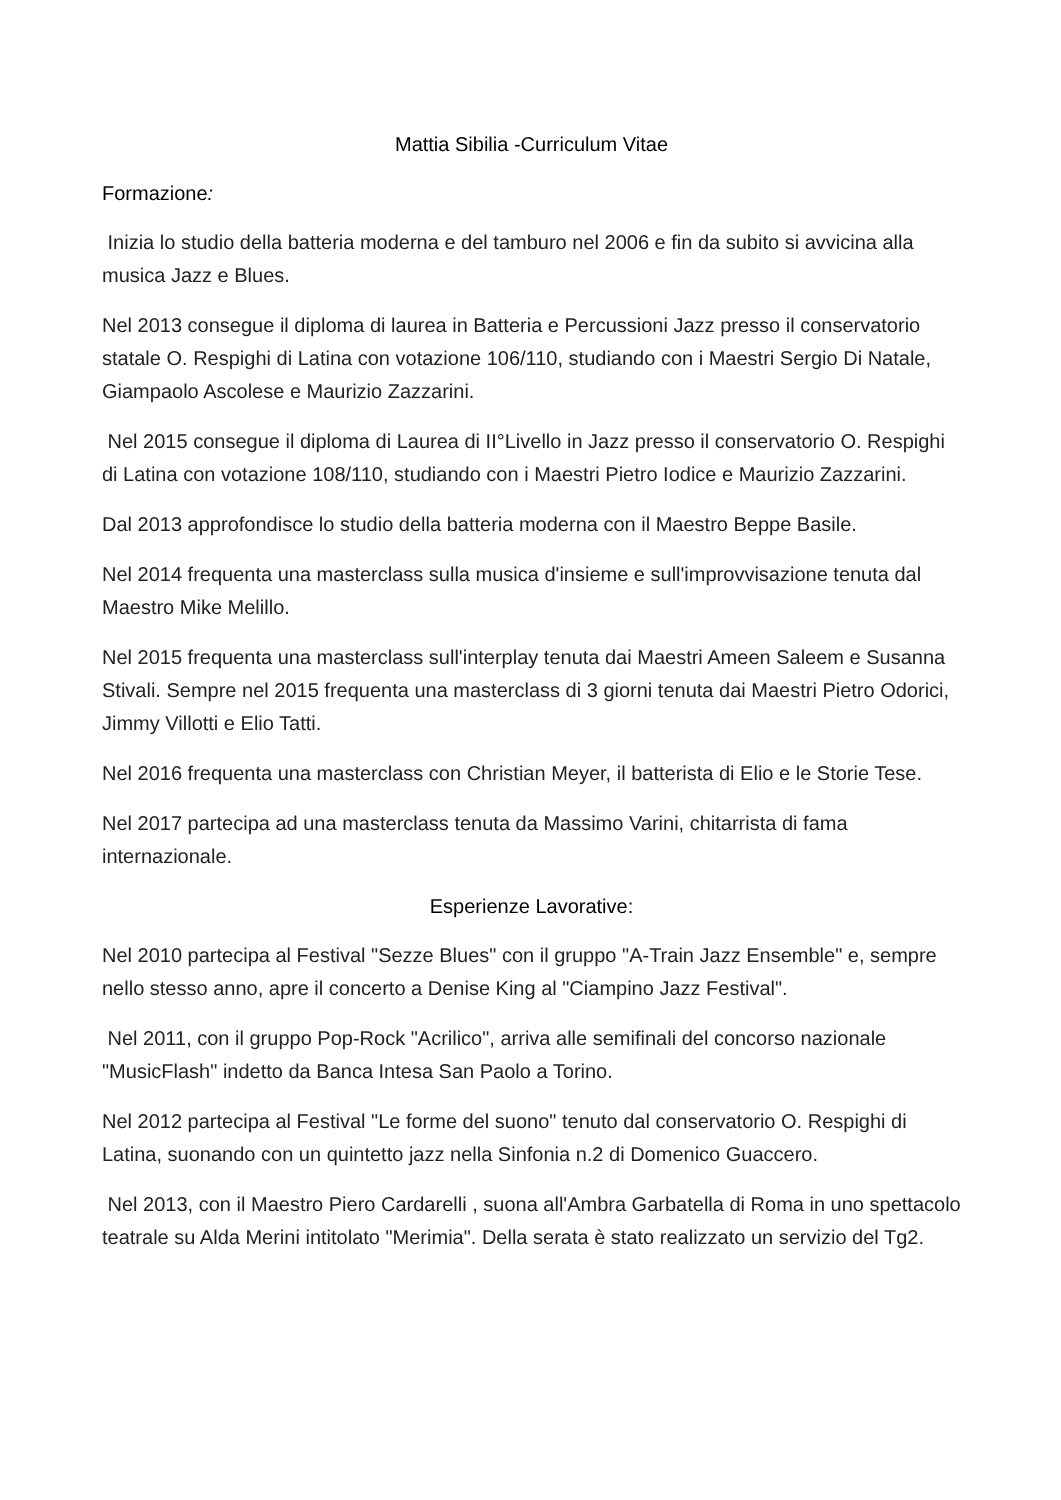Mattia Sibilia -Curriculum Vitae
Formazione:
Inizia lo studio della batteria moderna e del tamburo nel 2006 e fin da subito si avvicina alla musica Jazz e Blues.
Nel 2013 consegue il diploma di laurea in Batteria e Percussioni Jazz presso il conservatorio statale O. Respighi di Latina con votazione 106/110, studiando con i Maestri Sergio Di Natale, Giampaolo Ascolese e Maurizio Zazzarini.
Nel 2015 consegue il diploma di Laurea di II°Livello in Jazz presso il conservatorio O. Respighi di Latina con votazione 108/110, studiando con i Maestri Pietro Iodice e Maurizio Zazzarini.
Dal 2013 approfondisce lo studio della batteria moderna con il Maestro Beppe Basile.
Nel 2014 frequenta una masterclass sulla musica d'insieme e sull'improvvisazione tenuta dal Maestro Mike Melillo.
Nel 2015 frequenta una masterclass sull'interplay tenuta dai Maestri Ameen Saleem e Susanna Stivali. Sempre nel 2015 frequenta una masterclass di 3 giorni tenuta dai Maestri Pietro Odorici, Jimmy Villotti e Elio Tatti.
Nel 2016 frequenta una masterclass con Christian Meyer, il batterista di Elio e le Storie Tese.
Nel 2017 partecipa ad una masterclass tenuta da Massimo Varini, chitarrista di fama internazionale.
Esperienze Lavorative:
Nel 2010 partecipa al Festival "Sezze Blues" con il gruppo "A-Train Jazz Ensemble" e, sempre nello stesso anno, apre il concerto a Denise King al "Ciampino Jazz Festival".
Nel 2011, con il gruppo Pop-Rock "Acrilico", arriva alle semifinali del concorso nazionale "MusicFlash" indetto da Banca Intesa San Paolo a Torino.
Nel 2012 partecipa al Festival "Le forme del suono" tenuto dal conservatorio O. Respighi di Latina, suonando con un quintetto jazz nella Sinfonia n.2 di Domenico Guaccero.
Nel 2013, con il Maestro Piero Cardarelli , suona all'Ambra Garbatella di Roma in uno spettacolo teatrale su Alda Merini intitolato "Merimia". Della serata è stato realizzato un servizio del Tg2.